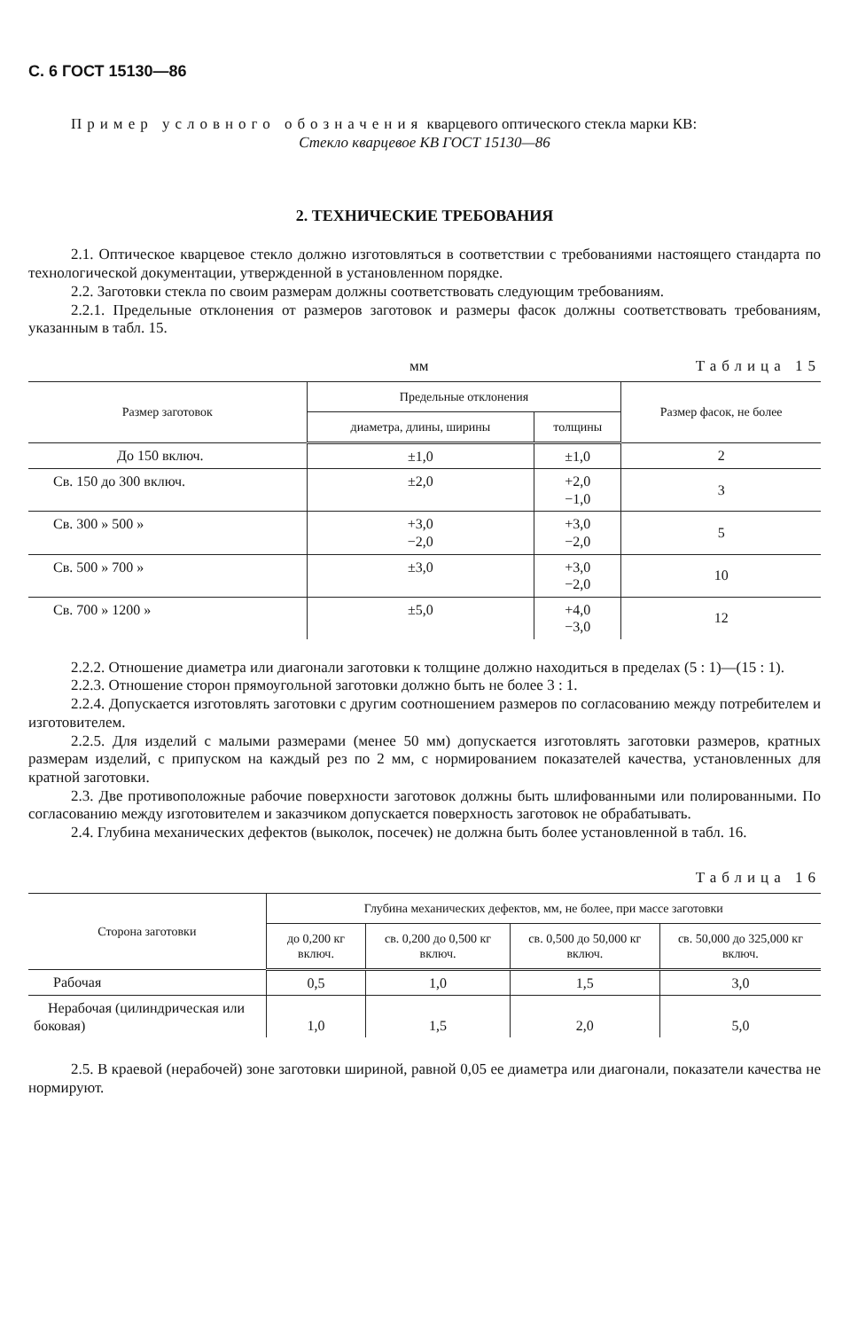С. 6 ГОСТ 15130—86
Пример условного обозначения кварцевого оптического стекла марки КВ:
Стекло кварцевое КВ ГОСТ 15130—86
2. ТЕХНИЧЕСКИЕ ТРЕБОВАНИЯ
2.1. Оптическое кварцевое стекло должно изготовляться в соответствии с требованиями настоящего стандарта по технологической документации, утвержденной в установленном порядке.
2.2. Заготовки стекла по своим размерам должны соответствовать следующим требованиям.
2.2.1. Предельные отклонения от размеров заготовок и размеры фасок должны соответствовать требованиям, указанным в табл. 15.
мм Таблица 15
| Размер заготовок | Предельные отклонения | | Размер фасок, не более |
| --- | --- | --- | --- |
| | диаметра, длины, ширины | толщины | |
| До 150 включ. | ±1,0 | ±1,0 | 2 |
| Св. 150 до 300 включ. | ±2,0 | +2,0 −1,0 | 3 |
| Св. 300 » 500 » | +3,0 −2,0 | +3,0 −2,0 | 5 |
| Св. 500 » 700 » | ±3,0 | +3,0 −2,0 | 10 |
| Св. 700 » 1200 » | ±5,0 | +4,0 −3,0 | 12 |
2.2.2. Отношение диаметра или диагонали заготовки к толщине должно находиться в пределах (5 : 1)—(15 : 1).
2.2.3. Отношение сторон прямоугольной заготовки должно быть не более 3 : 1.
2.2.4. Допускается изготовлять заготовки с другим соотношением размеров по согласованию между потребителем и изготовителем.
2.2.5. Для изделий с малыми размерами (менее 50 мм) допускается изготовлять заготовки размеров, кратных размерам изделий, с припуском на каждый рез по 2 мм, с нормированием показателей качества, установленных для кратной заготовки.
2.3. Две противоположные рабочие поверхности заготовок должны быть шлифованными или полированными. По согласованию между изготовителем и заказчиком допускается поверхность заготовок не обрабатывать.
2.4. Глубина механических дефектов (выколок, посечек) не должна быть более установленной в табл. 16.
Таблица 16
| Сторона заготовки | Глубина механических дефектов, мм, не более, при массе заготовки | | | |
| --- | --- | --- | --- | --- |
| | до 0,200 кг включ. | св. 0,200 до 0,500 кг включ. | св. 0,500 до 50,000 кг включ. | св. 50,000 до 325,000 кг включ. |
| Рабочая | 0,5 | 1,0 | 1,5 | 3,0 |
| Нерабочая (цилиндрическая или боковая) | 1,0 | 1,5 | 2,0 | 5,0 |
2.5. В краевой (нерабочей) зоне заготовки шириной, равной 0,05 ее диаметра или диагонали, показатели качества не нормируют.